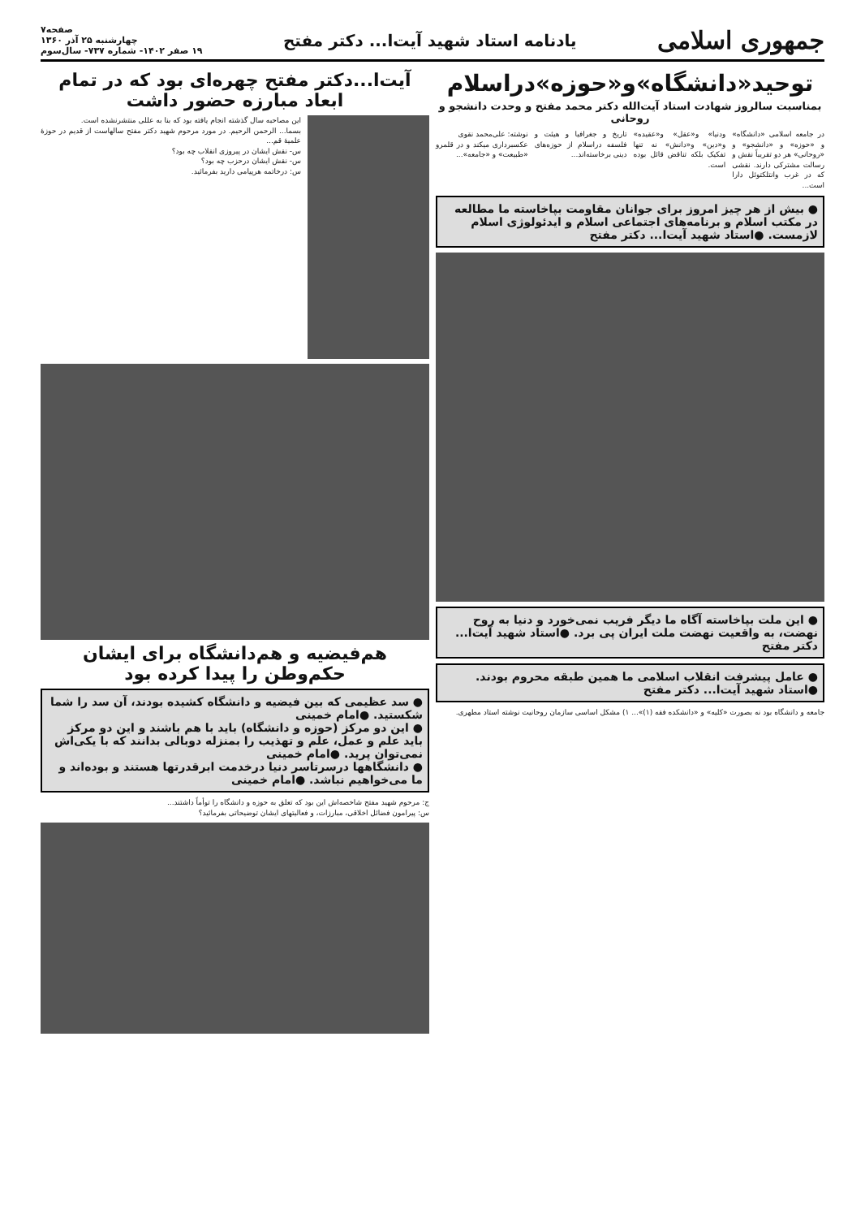جمهوری اسلامی
یادنامه استاد شهید آیت‌ا... دکتر مفتح
صفحه۷
چهارشنبه ۲۵ آذر ۱۳۶۰
۱۹ صفر ۱۴۰۲- شماره ۷۳۷- سال‌سوم
توحید«دانشگاه»و«حوزه»دراسلام
بمناسبت سالروز شهادت استاد آیت‌الله دکتر محمد مفتح و وحدت دانشجو و روحانی
در جامعه اسلامی «دانشگاه» و «حوزه» و «دانشجو» و «روحانی» هر دو تقریباً نقش و رسالت مشترکی دارند. نقشی که در غرب وانتلکتوئل دارا است...
ودنیا» و«عقل» و«عقیده» و«دین» و«دانش» نه تنها تفکیک بلکه تناقض قائل بوده است.
تاریخ و جغرافیا و هیئت و فلسفه دراسلام از حوزه‌های دینی برخاسته‌اند...
نوشته: علی‌محمد نقوی
عکسبرداری میکند و در قلمرو «طبیعت» و «جامعه»...
● بیش از هر چیز امروز برای جوانان مقاومت بپاخاسته ما مطالعه در مکتب اسلام و برنامه‌های اجتماعی اسلام و ایدئولوژی اسلام لازمست. ●استاد شهید آیت‌ا... دکتر مفتح
● این ملت بپاخاسته آگاه ما دیگر فریب نمی‌خورد و دنیا به روح نهضت، به واقعیت نهضت ملت ایران پی برد. ●استاد شهید آیت‌ا... دکتر مفتح
● عامل پیشرفت انقلاب اسلامی ما همین طبقه محروم بودند. ●استاد شهید آیت‌ا... دکتر مفتح
جامعه و دانشگاه بود نه بصورت «کلیه» و «دانشکده فقه (۱)»... ۱) مشکل اساسی سازمان روحانیت نوشته استاد مطهری.
آیت‌ا...دکتر مفتح چهره‌ای بود که در تمام ابعاد مبارزه حضور داشت
این مصاحبه سال گذشته انجام یافته بود که بنا به عللی منتشرنشده است.
بسما... الرحمن الرحیم. در مورد مرحوم شهید دکتر مفتح سالهاست از قدیم در حوزهٔ علمیهٔ قم...
س- نقش ایشان در پیروزی انقلاب چه بود؟
س- نقش ایشان درحزب چه بود؟
س: درخاتمه هرپیامی دارید بفرمائید.
هم‌فیضیه و هم‌دانشگاه برای ایشان حکم‌وطن را پیدا کرده بود
● سد عظیمی که بین فیضیه و دانشگاه کشیده بودند، آن سد را شما شکستید. ●امام خمینی
● این دو مرکز (حوزه و دانشگاه) باید با هم باشند و این دو مرکز باید علم و عمل، علم و تهذیب را بمنزله دوبالی بدانند که با یکی‌اش نمی‌توان پرید. ●امام خمینی
● دانشگاهها درسرتاسر دنیا درخدمت ابرقدرتها هستند و بوده‌اند و ما می‌خواهیم نباشد. ●امام خمینی
ج: مرحوم شهید مفتح شاخصه‌اش این بود که تعلق به حوزه و دانشگاه را توأماً داشتند...
س: پیرامون فضائل اخلاقی، مبارزات، و فعالیتهای ایشان توضیحاتی بفرمائید؟